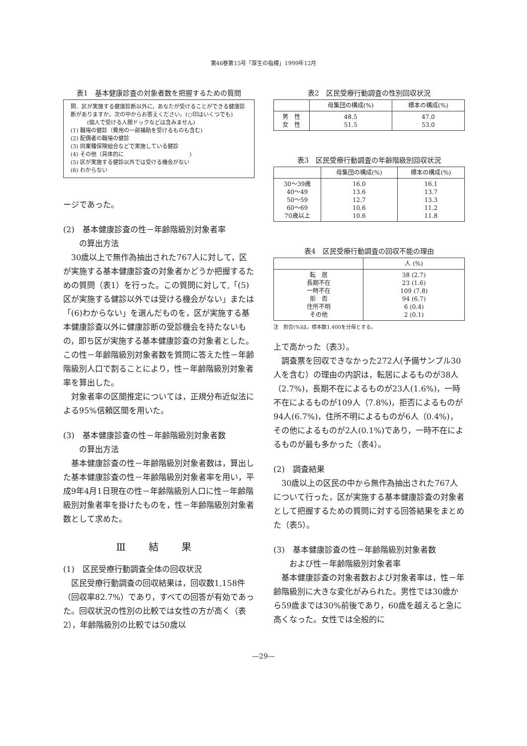第46巻第15号「厚生の指標」1999年12月
表1　基本健康診査の対象者数を把握するための質問
問．区が実施する健康診断以外に，あなたが受けることができる健康診断がありますか。次の中からお答えください。(○印はいくつでも)
　　　(個人で受ける人間ドックなどは含みません)
(1) 職場の健診（費用の一部補助を受けるものも含む)
(2) 配偶者の職場の健診
(3) 同業種保険組合などで実施している健診
(4) その他（具体的に　　　　　　　　　　　　)
(5) 区が実施する健診以外では受ける機会がない
(6) わからない
ージであった。
(2)　基本健康診査の性－年齢階級別対象者率
　　の算出方法
30歳以上で無作為抽出された767人に対して，区が実施する基本健康診査の対象者かどうか把握するための質問（表1）を行った。この質問に対して,「(5)区が実施する健診以外では受ける機会がない」または「(6)わからない」を選んだものを，区が実施する基本健康診査以外に健康診断の受診機会を持たないもの，即ち区が実施する基本健康診査の対象者とした。この性－年齢階級別対象者数を質問に答えた性－年齢階級別人口で割ることにより，性－年齢階級別対象者率を算出した。
対象者率の区間推定については，正規分布近似法による95%信頼区間を用いた。
(3)　基本健康診査の性－年齢階級別対象者数
　　の算出方法
基本健康診査の性－年齢階級別対象者数は，算出した基本健康診査の性－年齢階級別対象者率を用い，平成9年4月1日現在の性－年齢階級別人口に性－年齢階級別対象者率を掛けたものを，性－年齢階級別対象者数として求めた。
Ⅲ 結 果
(1)　区民受療行動調査全体の回収状況
区民受療行動調査の回収結果は，回収数1,158件（回収率82.7%）であり，すべての回答が有効であった。回収状況の性別の比較では女性の方が高く（表2），年齢階級別の比較では50歳以
表2　区民受療行動調査の性別回収状況
| | 母集団の構成(%) | 標本の構成(%) |
| --- | --- | --- |
| 男 性 女 性 | 48.5 51.5 | 47.0 53.0 |
表3　区民受療行動調査の年齢階級別回収状況
| | 母集団の構成(%) | 標本の構成(%) |
| --- | --- | --- |
| 30～39歳 40～49 50～59 60～69 70歳以上 | 16.0 13.6 12.7 10.6 10.6 | 16.1 13.7 13.3 11.2 11.8 |
表4　区民受療行動調査の回収不能の理由
| | 人 (%) |
| --- | --- |
| 転 居 長期不在 一時不在 拒 否 住所不明 その他 | 38 (2.7) 23 (1.6) 109 (7.8) 94 (6.7) 6 (0.4) 2 (0.1) |
注　割合(%)は，標本数1,400を分母とする。
上で高かった（表3）。
調査票を回収できなかった272人(予備サンプル30人を含む）の理由の内訳は，転居によるものが38人（2.7%)，長期不在によるものが23人(1.6%)，一時不在によるものが109人（7.8%)，拒否によるものが94人(6.7%)，住所不明によるものが6人（0.4%)，その他によるものが2人(0.1%)であり，一時不在によるものが最も多かった（表4）。
(2)　調査結果
30歳以上の区民の中から無作為抽出された767人について行った，区が実施する基本健康診査の対象者として把握するための質問に対する回答結果をまとめた（表5）。
(3)　基本健康診査の性－年齢階級別対象者数
　　および性－年齢階級別対象者率
基本健康診査の対象者数および対象者率は，性－年齢階級別に大きな変化がみられた。男性では30歳から59歳までは30%前後であり，60歳を越えると急に高くなった。女性では全般的に
—29—